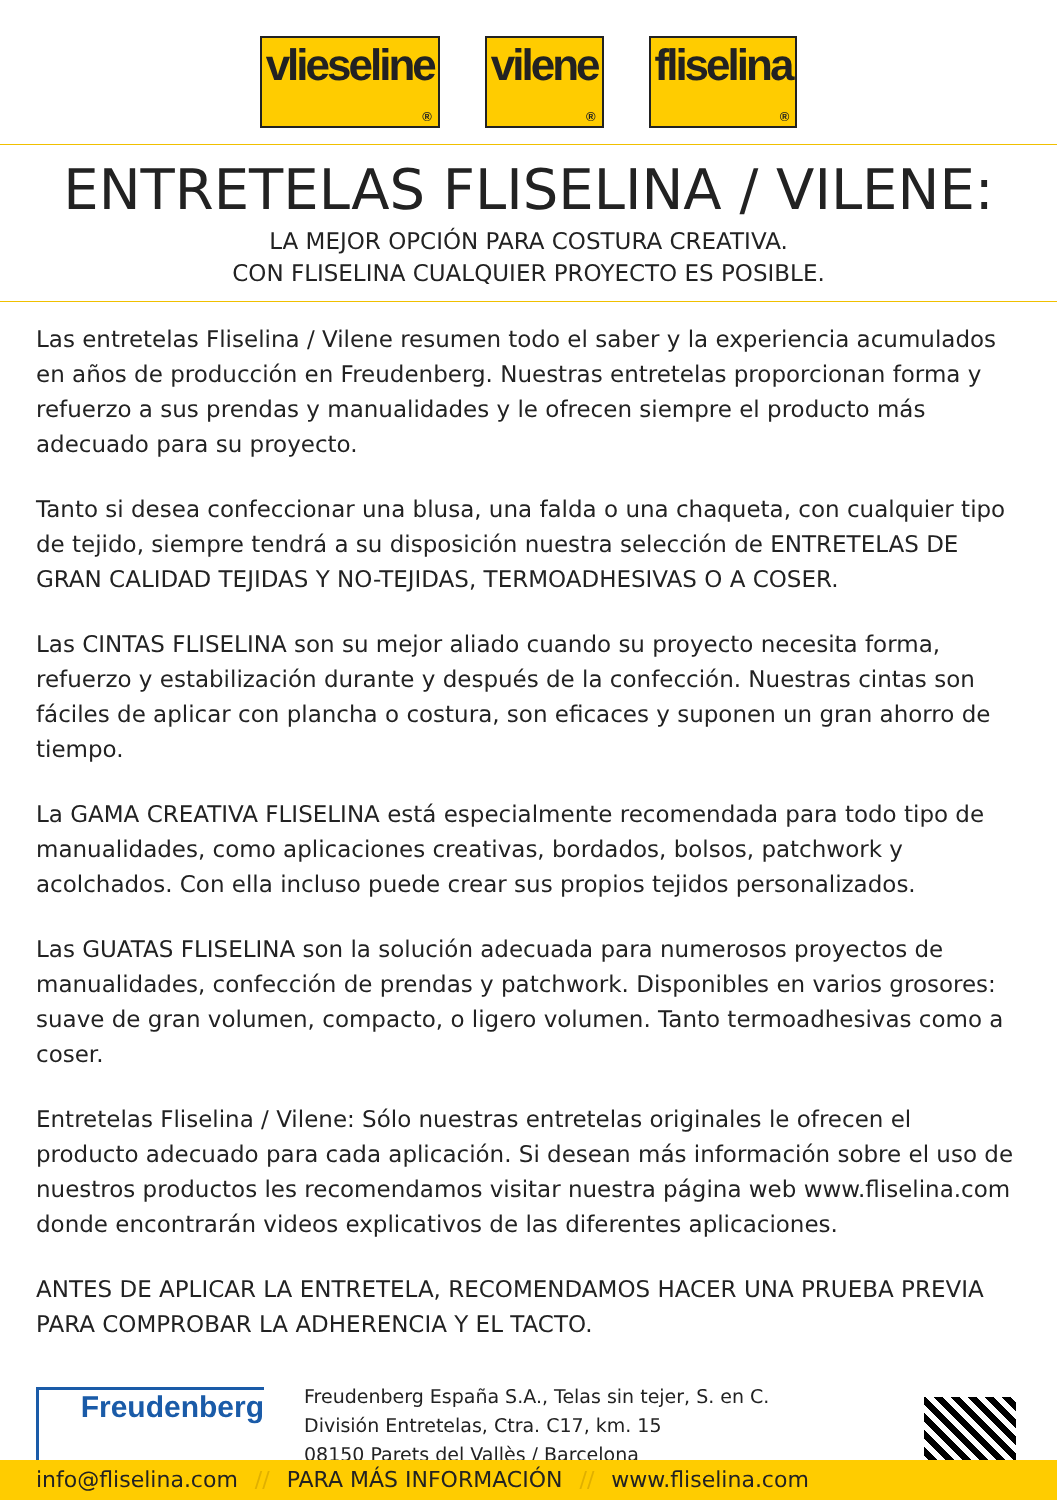vlieseline
®
vilene
®
fliselina
®
ENTRETELAS FLISELINA / VILENE:
LA MEJOR OPCIÓN PARA COSTURA CREATIVA.
CON FLISELINA CUALQUIER PROYECTO ES POSIBLE.
Las entretelas Fliselina / Vilene resumen todo el saber y la experiencia acumulados en años de producción en Freudenberg. Nuestras entretelas proporcionan forma y refuerzo a sus prendas y manualidades y le ofrecen siempre el producto más adecuado para su proyecto.
Tanto si desea confeccionar una blusa, una falda o una chaqueta, con cualquier tipo de tejido, siempre tendrá a su disposición nuestra selección de ENTRETELAS DE GRAN CALIDAD TEJIDAS Y NO-TEJIDAS, TERMOADHESIVAS O A COSER.
Las CINTAS FLISELINA son su mejor aliado cuando su proyecto necesita forma, refuerzo y estabilización durante y después de la confección. Nuestras cintas son fáciles de aplicar con plancha o costura, son eficaces y suponen un gran ahorro de tiempo.
La GAMA CREATIVA FLISELINA está especialmente recomendada para todo tipo de manualidades, como aplicaciones creativas, bordados, bolsos, patchwork y acolchados. Con ella incluso puede crear sus propios tejidos personalizados.
Las GUATAS FLISELINA son la solución adecuada para numerosos proyectos de manualidades, confección de prendas y patchwork. Disponibles en varios grosores: suave de gran volumen, compacto, o ligero volumen. Tanto termoadhesivas como a coser.
Entretelas Fliselina / Vilene: Sólo nuestras entretelas originales le ofrecen el producto adecuado para cada aplicación. Si desean más información sobre el uso de nuestros productos les recomendamos visitar nuestra página web www.fliselina.com donde encontrarán videos explicativos de las diferentes aplicaciones.
ANTES DE APLICAR LA ENTRETELA, RECOMENDAMOS HACER UNA PRUEBA PREVIA PARA COMPROBAR LA ADHERENCIA Y EL TACTO.
Freudenberg
Freudenberg España S.A., Telas sin tejer, S. en C.
División Entretelas, Ctra. C17, km. 15
08150 Parets del Vallès / Barcelona
info@fliselina.com // PARA MÁS INFORMACIÓN // www.fliselina.com